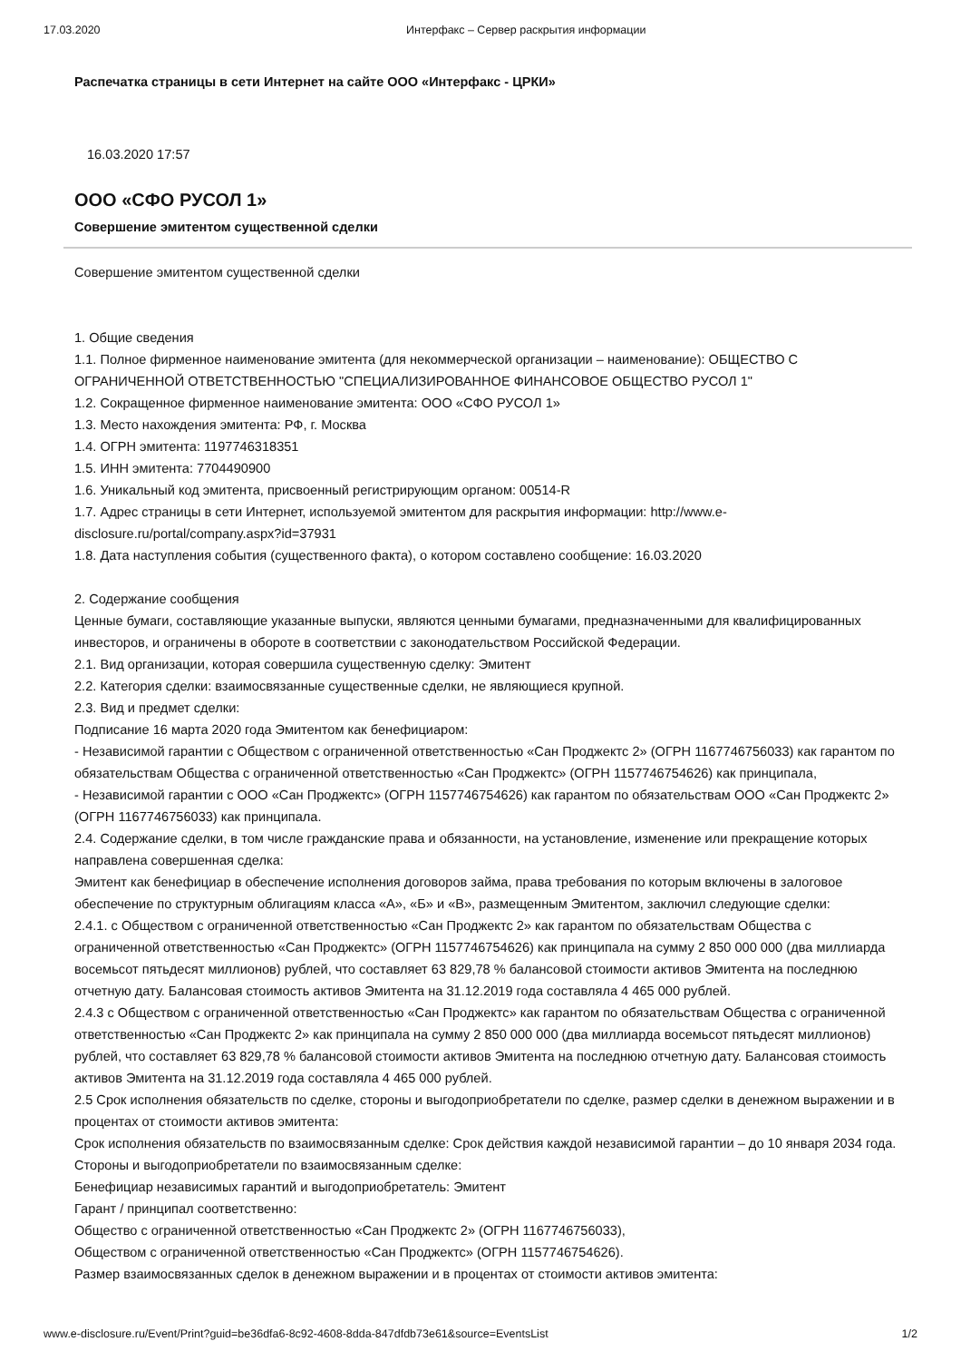17.03.2020 Интерфакс – Сервер раскрытия информации
Распечатка страницы в сети Интернет на сайте ООО «Интерфакс - ЦРКИ»
16.03.2020 17:57
ООО «СФО РУСОЛ 1»
Совершение эмитентом существенной сделки
Совершение эмитентом существенной сделки
1. Общие сведения
1.1. Полное фирменное наименование эмитента (для некоммерческой организации – наименование): ОБЩЕСТВО С ОГРАНИЧЕННОЙ ОТВЕТСТВЕННОСТЬЮ "СПЕЦИАЛИЗИРОВАННОЕ ФИНАНСОВОЕ ОБЩЕСТВО РУСОЛ 1"
1.2. Сокращенное фирменное наименование эмитента: ООО «СФО РУСОЛ 1»
1.3. Место нахождения эмитента: РФ, г. Москва
1.4. ОГРН эмитента: 1197746318351
1.5. ИНН эмитента: 7704490900
1.6. Уникальный код эмитента, присвоенный регистрирующим органом: 00514-R
1.7. Адрес страницы в сети Интернет, используемой эмитентом для раскрытия информации: http://www.e-disclosure.ru/portal/company.aspx?id=37931
1.8. Дата наступления события (существенного факта), о котором составлено сообщение: 16.03.2020
2. Содержание сообщения
Ценные бумаги, составляющие указанные выпуски, являются ценными бумагами, предназначенными для квалифицированных инвесторов, и ограничены в обороте в соответствии с законодательством Российской Федерации.
2.1. Вид организации, которая совершила существенную сделку: Эмитент
2.2. Категория сделки: взаимосвязанные существенные сделки, не являющиеся крупной.
2.3. Вид и предмет сделки:
Подписание 16 марта 2020 года Эмитентом как бенефициаром:
- Независимой гарантии с Обществом с ограниченной ответственностью «Сан Проджектс 2» (ОГРН 1167746756033) как гарантом по обязательствам Общества с ограниченной ответственностью «Сан Проджектс» (ОГРН 1157746754626) как принципала,
- Независимой гарантии с ООО «Сан Проджектс» (ОГРН 1157746754626) как гарантом по обязательствам ООО «Сан Проджектс 2» (ОГРН 1167746756033) как принципала.
2.4. Содержание сделки, в том числе гражданские права и обязанности, на установление, изменение или прекращение которых направлена совершенная сделка:
Эмитент как бенефициар в обеспечение исполнения договоров займа, права требования по которым включены в залоговое обеспечение по структурным облигациям класса «А», «Б» и «В», размещенным Эмитентом, заключил следующие сделки:
2.4.1. с Обществом с ограниченной ответственностью «Сан Проджектс 2» как гарантом по обязательствам Общества с ограниченной ответственностью «Сан Проджектс» (ОГРН 1157746754626) как принципала на сумму 2 850 000 000 (два миллиарда восемьсот пятьдесят миллионов) рублей, что составляет 63 829,78 % балансовой стоимости активов Эмитента на последнюю отчетную дату. Балансовая стоимость активов Эмитента на 31.12.2019 года составляла 4 465 000 рублей.
2.4.3 с Обществом с ограниченной ответственностью «Сан Проджектс» как гарантом по обязательствам Общества с ограниченной ответственностью «Сан Проджектс 2» как принципала на сумму 2 850 000 000 (два миллиарда восемьсот пятьдесят миллионов) рублей, что составляет 63 829,78 % балансовой стоимости активов Эмитента на последнюю отчетную дату. Балансовая стоимость активов Эмитента на 31.12.2019 года составляла 4 465 000 рублей.
2.5 Срок исполнения обязательств по сделке, стороны и выгодоприобретатели по сделке, размер сделки в денежном выражении и в процентах от стоимости активов эмитента:
Срок исполнения обязательств по взаимосвязанным сделке: Срок действия каждой независимой гарантии – до 10 января 2034 года.
Стороны и выгодоприобретатели по взаимосвязанным сделке:
Бенефициар независимых гарантий и выгодоприобретатель: Эмитент
Гарант / принципал соответственно:
Общество с ограниченной ответственностью «Сан Проджектс 2» (ОГРН 1167746756033),
Обществом с ограниченной ответственностью «Сан Проджектс» (ОГРН 1157746754626).
Размер взаимосвязанных сделок в денежном выражении и в процентах от стоимости активов эмитента:
www.e-disclosure.ru/Event/Print?guid=be36dfa6-8c92-4608-8dda-847dfdb73e61&source=EventsList 1/2